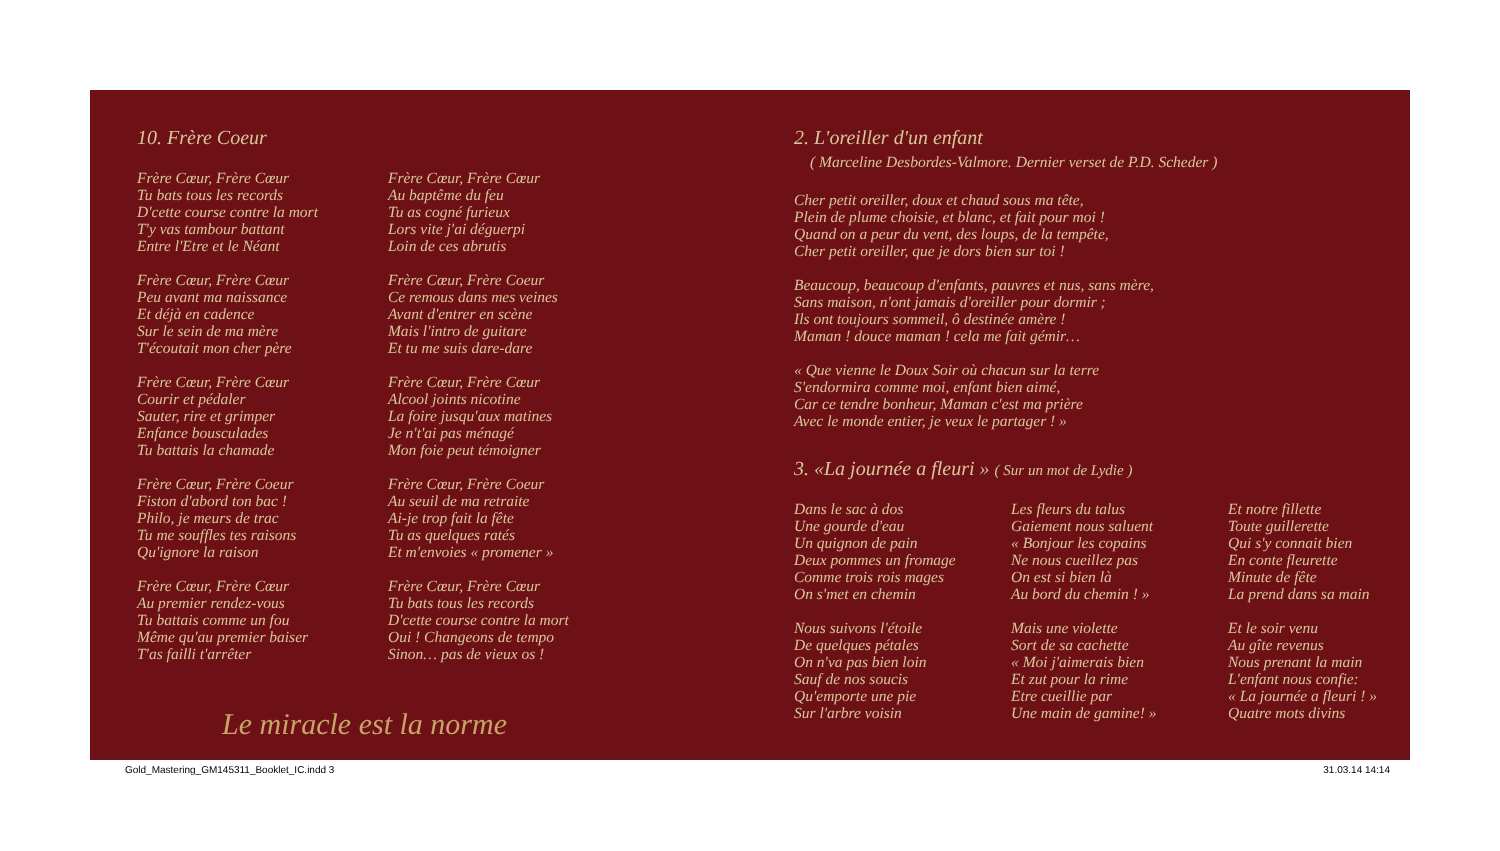10. Frère Coeur
Frère Cœur, Frère Cœur
Tu bats tous les records
D'cette course contre la mort
T'y vas tambour battant
Entre l'Etre et le Néant
Frère Cœur, Frère Cœur
Peu avant ma naissance
Et déjà en cadence
Sur le sein de ma mère
T'écoutait mon cher père
Frère Cœur, Frère Cœur
Courir et pédaler
Sauter, rire et grimper
Enfance bousculades
Tu battais la chamade
Frère Cœur, Frère Coeur
Fiston d'abord ton bac !
Philo, je meurs de trac
Tu me souffles tes raisons
Qu'ignore la raison
Frère Cœur, Frère Cœur
Au premier rendez-vous
Tu battais comme un fou
Même qu'au premier baiser
T'as failli t'arrêter
Frère Cœur, Frère Cœur
Au baptême du feu
Tu as cogné furieux
Lors vite j'ai déguerpi
Loin de ces abrutis
Frère Cœur, Frère Coeur
Ce remous dans mes veines
Avant d'entrer en scène
Mais l'intro de guitare
Et tu me suis dare-dare
Frère Cœur, Frère Cœur
Alcool joints nicotine
La foire jusqu'aux matines
Je n't'ai pas ménagé
Mon foie peut témoigner
Frère Cœur, Frère Coeur
Au seuil de ma retraite
Ai-je trop fait la fête
Tu as quelques ratés
Et m'envoies « promener »
Frère Cœur, Frère Cœur
Tu bats tous les records
D'cette course contre la mort
Oui ! Changeons de tempo
Sinon… pas de vieux os !
Le miracle est la norme
2. L'oreiller d'un enfant
( Marceline Desbordes-Valmore. Dernier verset de P.D. Scheder )
Cher petit oreiller, doux et chaud sous ma tête,
Plein de plume choisie, et blanc, et fait pour moi !
Quand on a peur du vent, des loups, de la tempête,
Cher petit oreiller, que je dors bien sur toi !
Beaucoup, beaucoup d'enfants, pauvres et nus, sans mère,
Sans maison, n'ont jamais d'oreiller pour dormir ;
Ils ont toujours sommeil, ô destinée amère !
Maman ! douce maman ! cela me fait gémir…
« Que vienne le Doux Soir où chacun sur la terre
S'endormira comme moi, enfant bien aimé,
Car ce tendre bonheur, Maman c'est ma prière
Avec le monde entier, je veux le partager ! »
3. «La journée a fleuri » ( Sur un mot de Lydie )
Dans le sac à dos
Une gourde d'eau
Un quignon de pain
Deux pommes un fromage
Comme trois rois mages
On s'met en chemin
Nous suivons l'étoile
De quelques pétales
On n'va pas bien loin
Sauf de nos soucis
Qu'emporte une pie
Sur l'arbre voisin
Les fleurs du talus
Gaiement nous saluent
« Bonjour les copains
Ne nous cueillez pas
On est si bien là
Au bord du chemin ! »
Mais une violette
Sort de sa cachette
« Moi j'aimerais bien
Et zut pour la rime
Etre cueillie par
Une main de gamine! »
Et notre fillette
Toute guillerette
Qui s'y connait bien
En conte fleurette
Minute de fête
La prend dans sa main
Et le soir venu
Au gîte revenus
Nous prenant la main
L'enfant nous confie:
« La journée a fleuri ! »
Quatre mots divins
Gold_Mastering_GM145311_Booklet_IC.indd 3 31.03.14 14:14